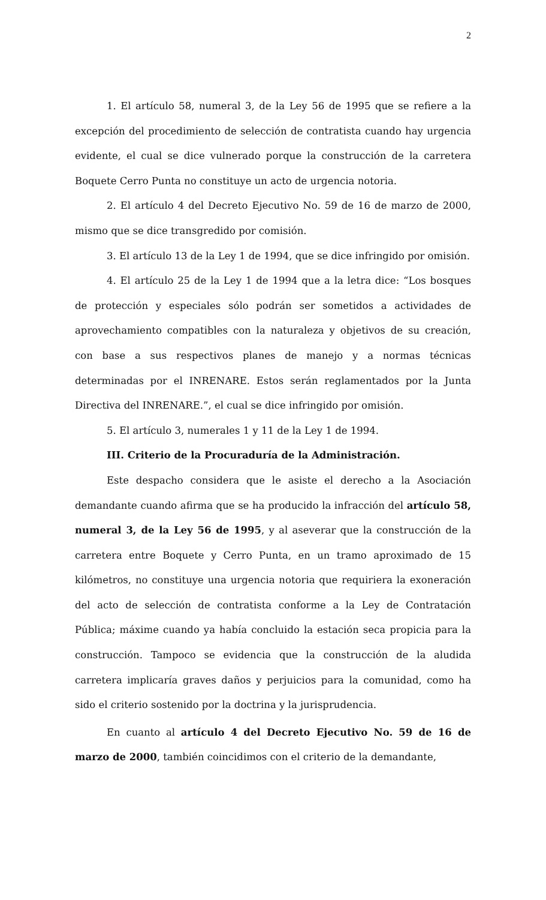2
1. El artículo 58, numeral 3, de la Ley 56 de 1995 que se refiere a la excepción del procedimiento de selección de contratista cuando hay urgencia evidente, el cual se dice vulnerado porque la construcción de la carretera Boquete Cerro Punta no constituye un acto de urgencia notoria.
2. El artículo 4 del Decreto Ejecutivo No. 59 de 16 de marzo de 2000, mismo que se dice transgredido por comisión.
3. El artículo 13 de la Ley 1 de 1994, que se dice infringido por omisión.
4. El artículo 25 de la Ley 1 de 1994 que a la letra dice: “Los bosques de protección y especiales sólo podrán ser sometidos a actividades de aprovechamiento compatibles con la naturaleza y objetivos de su creación, con base a sus respectivos planes de manejo y a normas técnicas determinadas por el INRENARE. Estos serán reglamentados por la Junta Directiva del INRENARE.”, el cual se dice infringido por omisión.
5. El artículo 3, numerales 1 y 11 de la Ley 1 de 1994.
III. Criterio de la Procuraduría de la Administración.
Este despacho considera que le asiste el derecho a la Asociación demandante cuando afirma que se ha producido la infracción del artículo 58, numeral 3, de la Ley 56 de 1995, y al aseverar que la construcción de la carretera entre Boquete y Cerro Punta, en un tramo aproximado de 15 kilómetros, no constituye una urgencia notoria que requiriera la exoneración del acto de selección de contratista conforme a la Ley de Contratación Pública; máxime cuando ya había concluido la estación seca propicia para la construcción. Tampoco se evidencia que la construcción de la aludida carretera implicaría graves daños y perjuicios para la comunidad, como ha sido el criterio sostenido por la doctrina y la jurisprudencia.
En cuanto al artículo 4 del Decreto Ejecutivo No. 59 de 16 de marzo de 2000, también coincidimos con el criterio de la demandante,